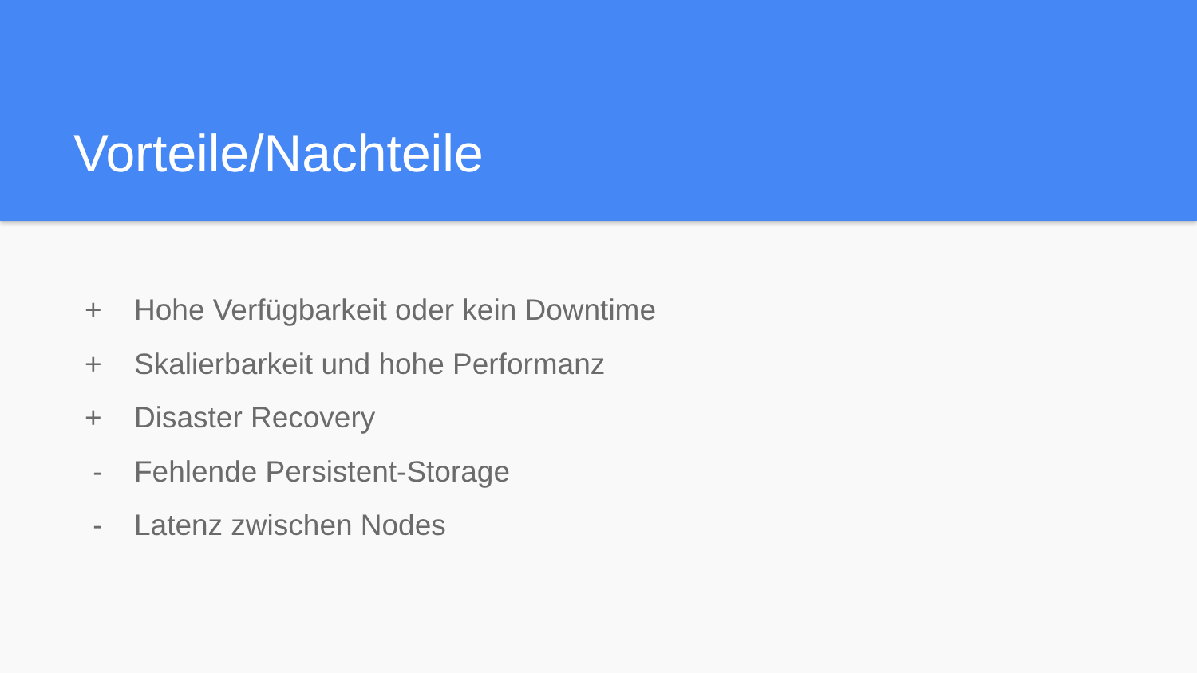Vorteile/Nachteile
+ Hohe Verfügbarkeit oder kein Downtime
+ Skalierbarkeit und hohe Performanz
+ Disaster Recovery
- Fehlende Persistent-Storage
- Latenz zwischen Nodes